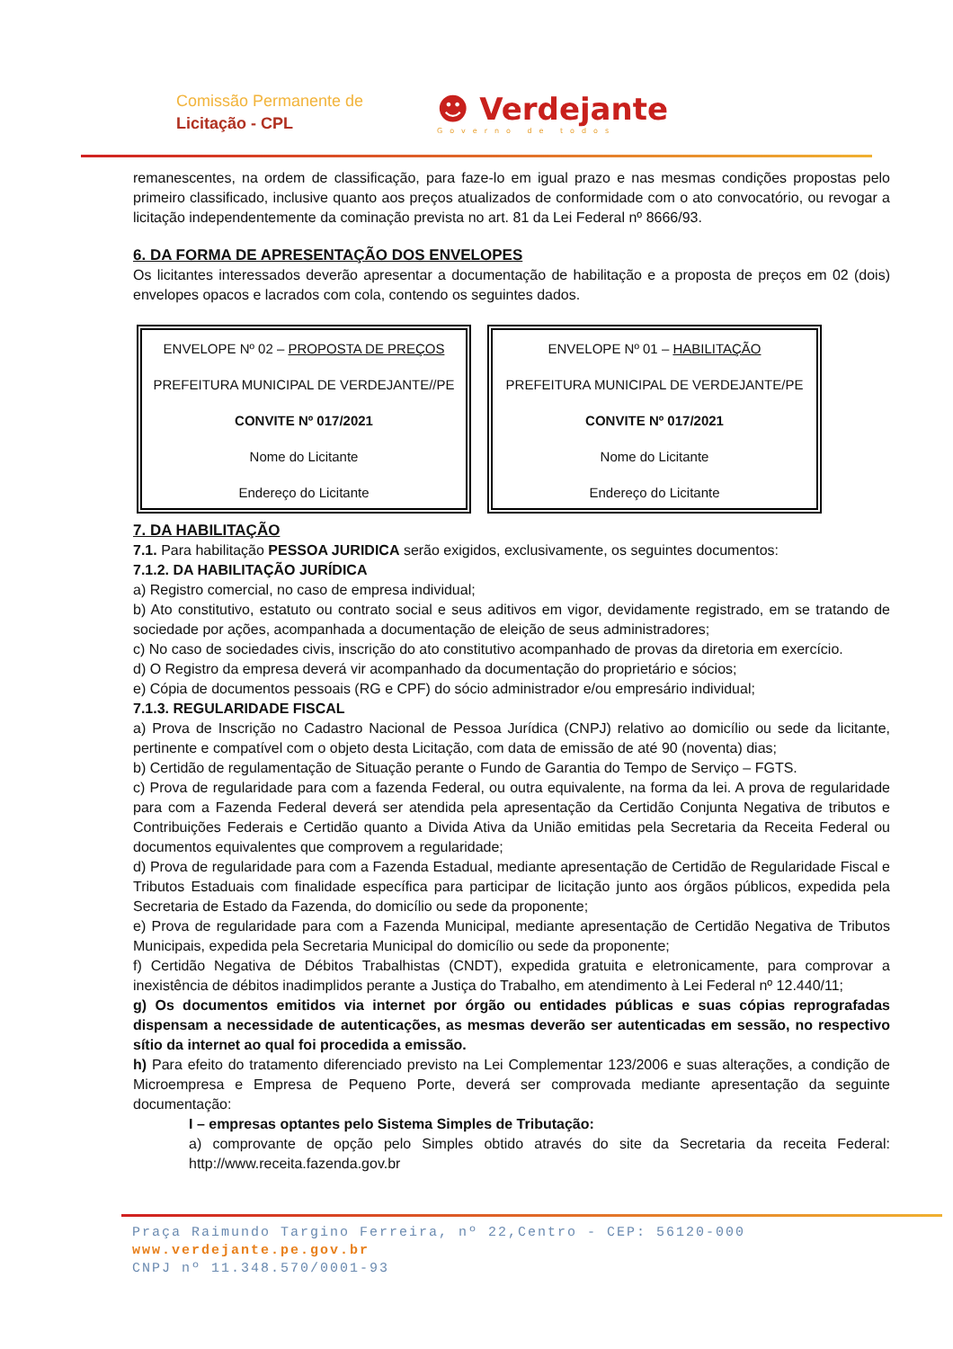Comissão Permanente de
Licitação - CPL
☻ Verdejante
Governo de todos
remanescentes, na ordem de classificação, para faze-lo em igual prazo e nas mesmas condições propostas pelo primeiro classificado, inclusive quanto aos preços atualizados de conformidade com o ato convocatório, ou revogar a licitação independentemente da cominação prevista no art. 81 da Lei Federal nº 8666/93.
6. DA FORMA DE APRESENTAÇÃO DOS ENVELOPES
Os licitantes interessados deverão apresentar a documentação de habilitação e a proposta de preços em 02 (dois) envelopes opacos e lacrados com cola, contendo os seguintes dados.
ENVELOPE Nº 02 – PROPOSTA DE PREÇOS
PREFEITURA MUNICIPAL DE VERDEJANTE//PE
CONVITE Nº 017/2021
Nome do Licitante
Endereço do Licitante
ENVELOPE Nº 01 – HABILITAÇÃO
PREFEITURA MUNICIPAL DE VERDEJANTE/PE
CONVITE Nº 017/2021
Nome do Licitante
Endereço do Licitante
7. DA HABILITAÇÃO
7.1. Para habilitação PESSOA JURIDICA serão exigidos, exclusivamente, os seguintes documentos:
7.1.2. DA HABILITAÇÃO JURÍDICA
a) Registro comercial, no caso de empresa individual;
b) Ato constitutivo, estatuto ou contrato social e seus aditivos em vigor, devidamente registrado, em se tratando de sociedade por ações, acompanhada a documentação de eleição de seus administradores;
c) No caso de sociedades civis, inscrição do ato constitutivo acompanhado de provas da diretoria em exercício.
d) O Registro da empresa deverá vir acompanhado da documentação do proprietário e sócios;
e) Cópia de documentos pessoais (RG e CPF) do sócio administrador e/ou empresário individual;
7.1.3. REGULARIDADE FISCAL
a) Prova de Inscrição no Cadastro Nacional de Pessoa Jurídica (CNPJ) relativo ao domicílio ou sede da licitante, pertinente e compatível com o objeto desta Licitação, com data de emissão de até 90 (noventa) dias;
b) Certidão de regulamentação de Situação perante o Fundo de Garantia do Tempo de Serviço – FGTS.
c) Prova de regularidade para com a fazenda Federal, ou outra equivalente, na forma da lei. A prova de regularidade para com a Fazenda Federal deverá ser atendida pela apresentação da Certidão Conjunta Negativa de tributos e Contribuições Federais e Certidão quanto a Divida Ativa da União emitidas pela Secretaria da Receita Federal ou documentos equivalentes que comprovem a regularidade;
d) Prova de regularidade para com a Fazenda Estadual, mediante apresentação de Certidão de Regularidade Fiscal e Tributos Estaduais com finalidade específica para participar de licitação junto aos órgãos públicos, expedida pela Secretaria de Estado da Fazenda, do domicílio ou sede da proponente;
e) Prova de regularidade para com a Fazenda Municipal, mediante apresentação de Certidão Negativa de Tributos Municipais, expedida pela Secretaria Municipal do domicílio ou sede da proponente;
f) Certidão Negativa de Débitos Trabalhistas (CNDT), expedida gratuita e eletronicamente, para comprovar a inexistência de débitos inadimplidos perante a Justiça do Trabalho, em atendimento à Lei Federal nº 12.440/11;
g) Os documentos emitidos via internet por órgão ou entidades públicas e suas cópias reprografadas dispensam a necessidade de autenticações, as mesmas deverão ser autenticadas em sessão, no respectivo sítio da internet ao qual foi procedida a emissão.
h) Para efeito do tratamento diferenciado previsto na Lei Complementar 123/2006 e suas alterações, a condição de Microempresa e Empresa de Pequeno Porte, deverá ser comprovada mediante apresentação da seguinte documentação:
I – empresas optantes pelo Sistema Simples de Tributação:
a) comprovante de opção pelo Simples obtido através do site da Secretaria da receita Federal: http://www.receita.fazenda.gov.br
Praça Raimundo Targino Ferreira, nº 22,Centro - CEP: 56120-000
www.verdejante.pe.gov.br
CNPJ nº 11.348.570/0001-93